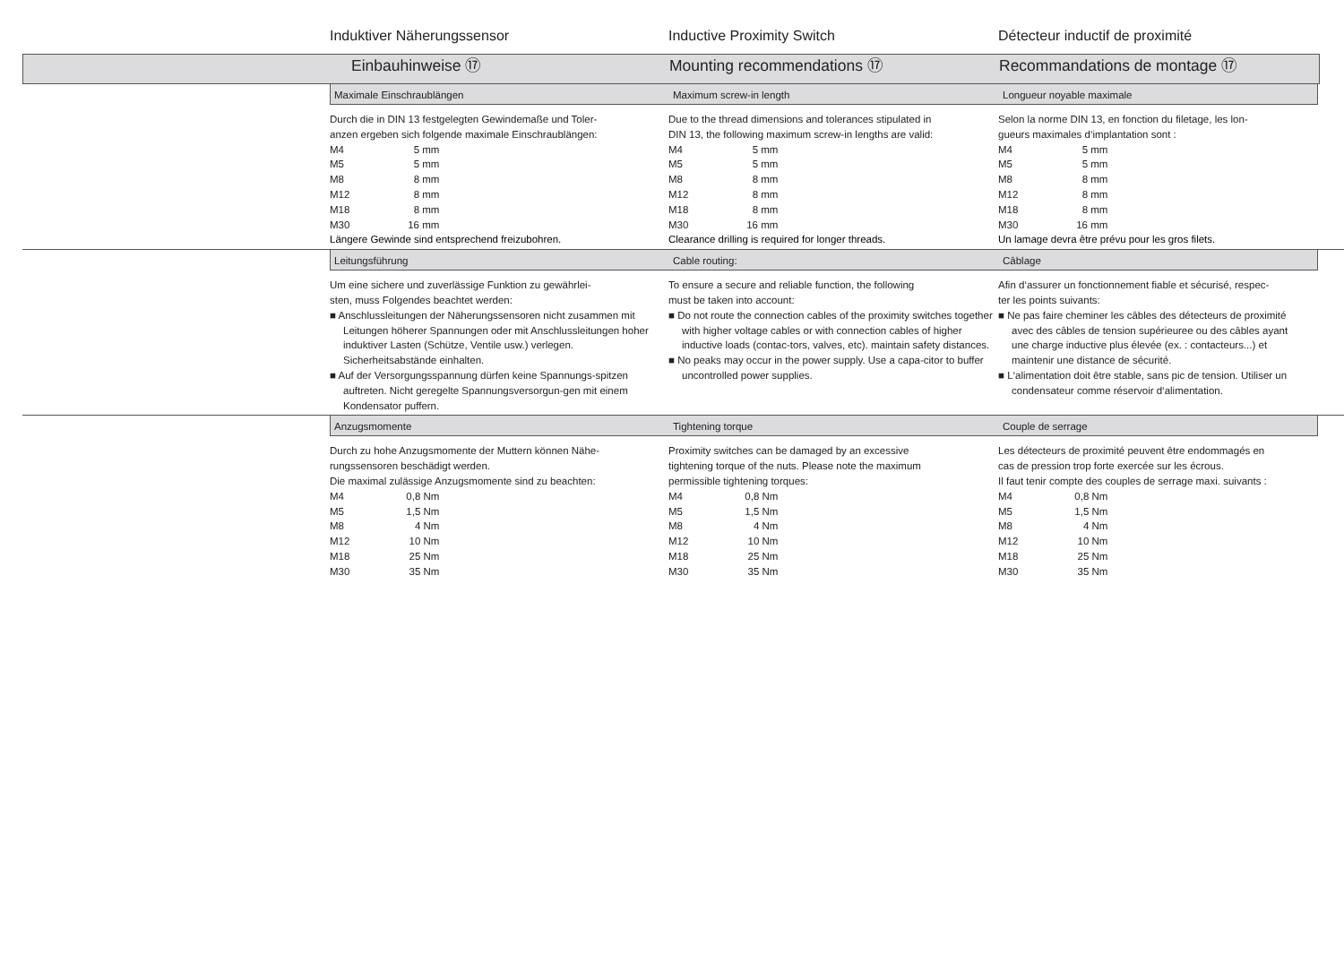Induktiver Näherungssensor
Inductive Proximity Switch
Détecteur inductif de proximité
Einbauhinweise ⑰
Mounting recommendations ⑰
Recommandations de montage ⑰
Maximale Einschraublängen
Maximum screw-in length
Longueur noyable maximale
Durch die in DIN 13 festgelegten Gewindemaße und Toler-
anzen ergeben sich folgende maximale Einschraublängen:
| M4 | 5 mm |
| M5 | 5 mm |
| M8 | 8 mm |
| M12 | 8 mm |
| M18 | 8 mm |
| M30 | 16 mm |
Längere Gewinde sind entsprechend freizubohren.
Due to the thread dimensions and tolerances stipulated in
DIN 13, the following maximum screw-in lengths are valid:
| M4 | 5 mm |
| M5 | 5 mm |
| M8 | 8 mm |
| M12 | 8 mm |
| M18 | 8 mm |
| M30 | 16 mm |
Clearance drilling is required for longer threads.
Selon la norme DIN 13, en fonction du filetage, les lon-
gueurs maximales d‘implantation sont :
| M4 | 5 mm |
| M5 | 5 mm |
| M8 | 8 mm |
| M12 | 8 mm |
| M18 | 8 mm |
| M30 | 16 mm |
Un lamage devra être prévu pour les gros filets.
Leitungsführung
Cable routing:
Câblage
Um eine sichere und zuverlässige Funktion zu gewährlei-
sten, muss Folgendes beachtet werden:
■ Anschlussleitungen der Näherungssensoren nicht zusammen mit Leitungen höherer Spannungen oder mit Anschlussleitungen hoher induktiver Lasten (Schütze, Ventile usw.) verlegen. Sicherheitsabstände einhalten.
■ Auf der Versorgungsspannung dürfen keine Spannungs-spitzen auftreten. Nicht geregelte Spannungsversorgun-gen mit einem Kondensator puffern.
To ensure a secure and reliable function, the following
must be taken into account:
■ Do not route the connection cables of the proximity switches together with higher voltage cables or with connection cables of higher inductive loads (contac-tors, valves, etc). maintain safety distances.
■ No peaks may occur in the power supply. Use a capa-citor to buffer uncontrolled power supplies.
Afin d‘assurer un fonctionnement fiable et sécurisé, respec-
ter les points suivants:
■ Ne pas faire cheminer les câbles des détecteurs de proximité avec des câbles de tension supérieuree ou des câbles ayant une charge inductive plus élevée (ex. : contacteurs...) et maintenir une distance de sécurité.
■ L‘alimentation doit être stable, sans pic de tension. Utiliser un condensateur comme réservoir d‘alimentation.
Anzugsmomente
Tightening torque
Couple de serrage
Durch zu hohe Anzugsmomente der Muttern können Nähe-
rungssensoren beschädigt werden.
Die maximal zulässige Anzugsmomente sind zu beachten:
| M4 | 0,8 Nm |
| M5 | 1,5 Nm |
| M8 | 4 Nm |
| M12 | 10 Nm |
| M18 | 25 Nm |
| M30 | 35 Nm |
Proximity switches can be damaged by an excessive
tightening torque of the nuts. Please note the maximum
permissible tightening torques:
| M4 | 0,8 Nm |
| M5 | 1,5 Nm |
| M8 | 4 Nm |
| M12 | 10 Nm |
| M18 | 25 Nm |
| M30 | 35 Nm |
Les détecteurs de proximité peuvent être endommagés en
cas de pression trop forte exercée sur les écrous.
Il faut tenir compte des couples de serrage maxi. suivants :
| M4 | 0,8 Nm |
| M5 | 1,5 Nm |
| M8 | 4 Nm |
| M12 | 10 Nm |
| M18 | 25 Nm |
| M30 | 35 Nm |